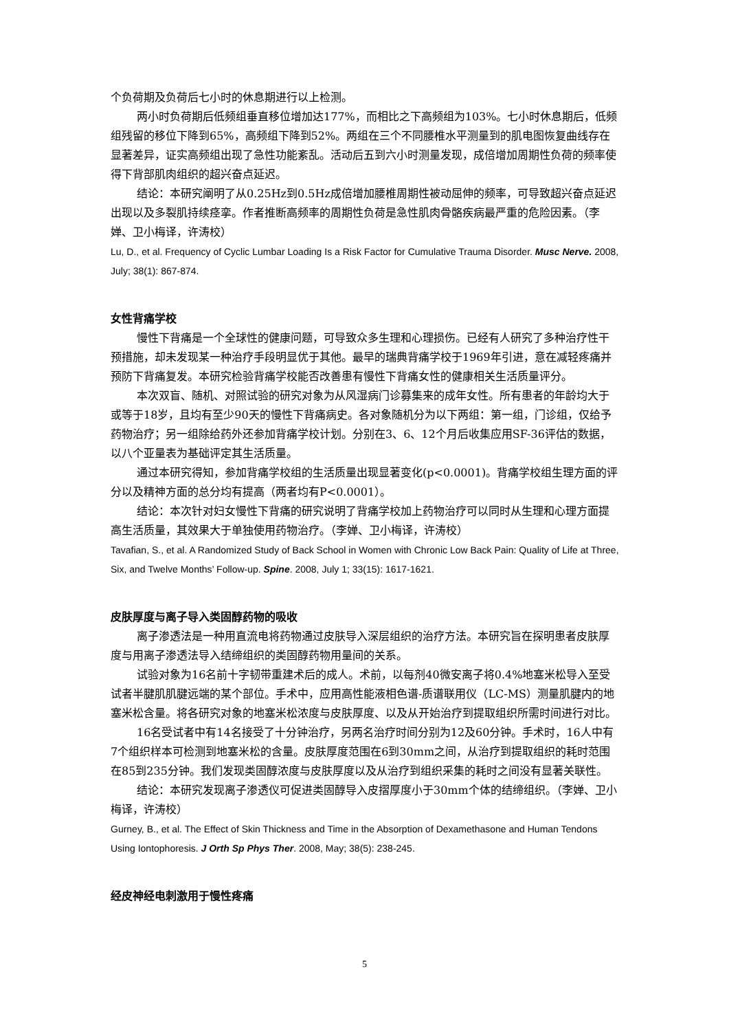个负荷期及负荷后七小时的休息期进行以上检测。
两小时负荷期后低频组垂直移位增加达177%，而相比之下高频组为103%。七小时休息期后，低频组残留的移位下降到65%，高频组下降到52%。两组在三个不同腰椎水平测量到的肌电图恢复曲线存在显著差异，证实高频组出现了急性功能紊乱。活动后五到六小时测量发现，成倍增加周期性负荷的频率使得下背部肌肉组织的超兴奋点延迟。
结论：本研究阐明了从0.25Hz到0.5Hz成倍增加腰椎周期性被动屈伸的频率，可导致超兴奋点延迟出现以及多裂肌持续痉挛。作者推断高频率的周期性负荷是急性肌肉骨骼疾病最严重的危险因素。（李婵、卫小梅译，许涛校）
Lu, D., et al. Frequency of Cyclic Lumbar Loading Is a Risk Factor for Cumulative Trauma Disorder. Musc Nerve. 2008, July; 38(1): 867-874.
女性背痛学校
慢性下背痛是一个全球性的健康问题，可导致众多生理和心理损伤。已经有人研究了多种治疗性干预措施，却未发现某一种治疗手段明显优于其他。最早的瑞典背痛学校于1969年引进，意在减轻疼痛并预防下背痛复发。本研究检验背痛学校能否改善患有慢性下背痛女性的健康相关生活质量评分。
本次双盲、随机、对照试验的研究对象为从风湿病门诊募集来的成年女性。所有患者的年龄均大于或等于18岁，且均有至少90天的慢性下背痛病史。各对象随机分为以下两组：第一组，门诊组，仅给予药物治疗；另一组除给药外还参加背痛学校计划。分别在3、6、12个月后收集应用SF-36评估的数据，以八个亚量表为基础评定其生活质量。
通过本研究得知，参加背痛学校组的生活质量出现显著变化(p<0.0001)。背痛学校组生理方面的评分以及精神方面的总分均有提高（两者均有P<0.0001）。
结论：本次针对妇女慢性下背痛的研究说明了背痛学校加上药物治疗可以同时从生理和心理方面提高生活质量，其效果大于单独使用药物治疗。（李婵、卫小梅译，许涛校）
Tavafian, S., et al. A Randomized Study of Back School in Women with Chronic Low Back Pain: Quality of Life at Three, Six, and Twelve Months’ Follow-up. Spine. 2008, July 1; 33(15): 1617-1621.
皮肤厚度与离子导入类固醇药物的吸收
离子渗透法是一种用直流电将药物通过皮肤导入深层组织的治疗方法。本研究旨在探明患者皮肤厚度与用离子渗透法导入结缔组织的类固醇药物用量间的关系。
试验对象为16名前十字韧带重建术后的成人。术前，以每剂40微安离子将0.4%地塞米松导入至受试者半腱肌肌腱远端的某个部位。手术中，应用高性能液相色谱-质谱联用仪（LC-MS）测量肌腱内的地塞米松含量。将各研究对象的地塞米松浓度与皮肤厚度、以及从开始治疗到提取组织所需时间进行对比。
16名受试者中有14名接受了十分钟治疗，另两名治疗时间分别为12及60分钟。手术时，16人中有7个组织样本可检测到地塞米松的含量。皮肤厚度范围在6到30mm之间，从治疗到提取组织的耗时范围在85到235分钟。我们发现类固醇浓度与皮肤厚度以及从治疗到组织采集的耗时之间没有显著关联性。
结论：本研究发现离子渗透仪可促进类固醇导入皮摺厚度小于30mm个体的结缔组织。（李婵、卫小梅译，许涛校）
Gurney, B., et al. The Effect of Skin Thickness and Time in the Absorption of Dexamethasone and Human Tendons Using Iontophoresis. J Orth Sp Phys Ther. 2008, May; 38(5): 238-245.
经皮神经电刺激用于慢性疼痛
5